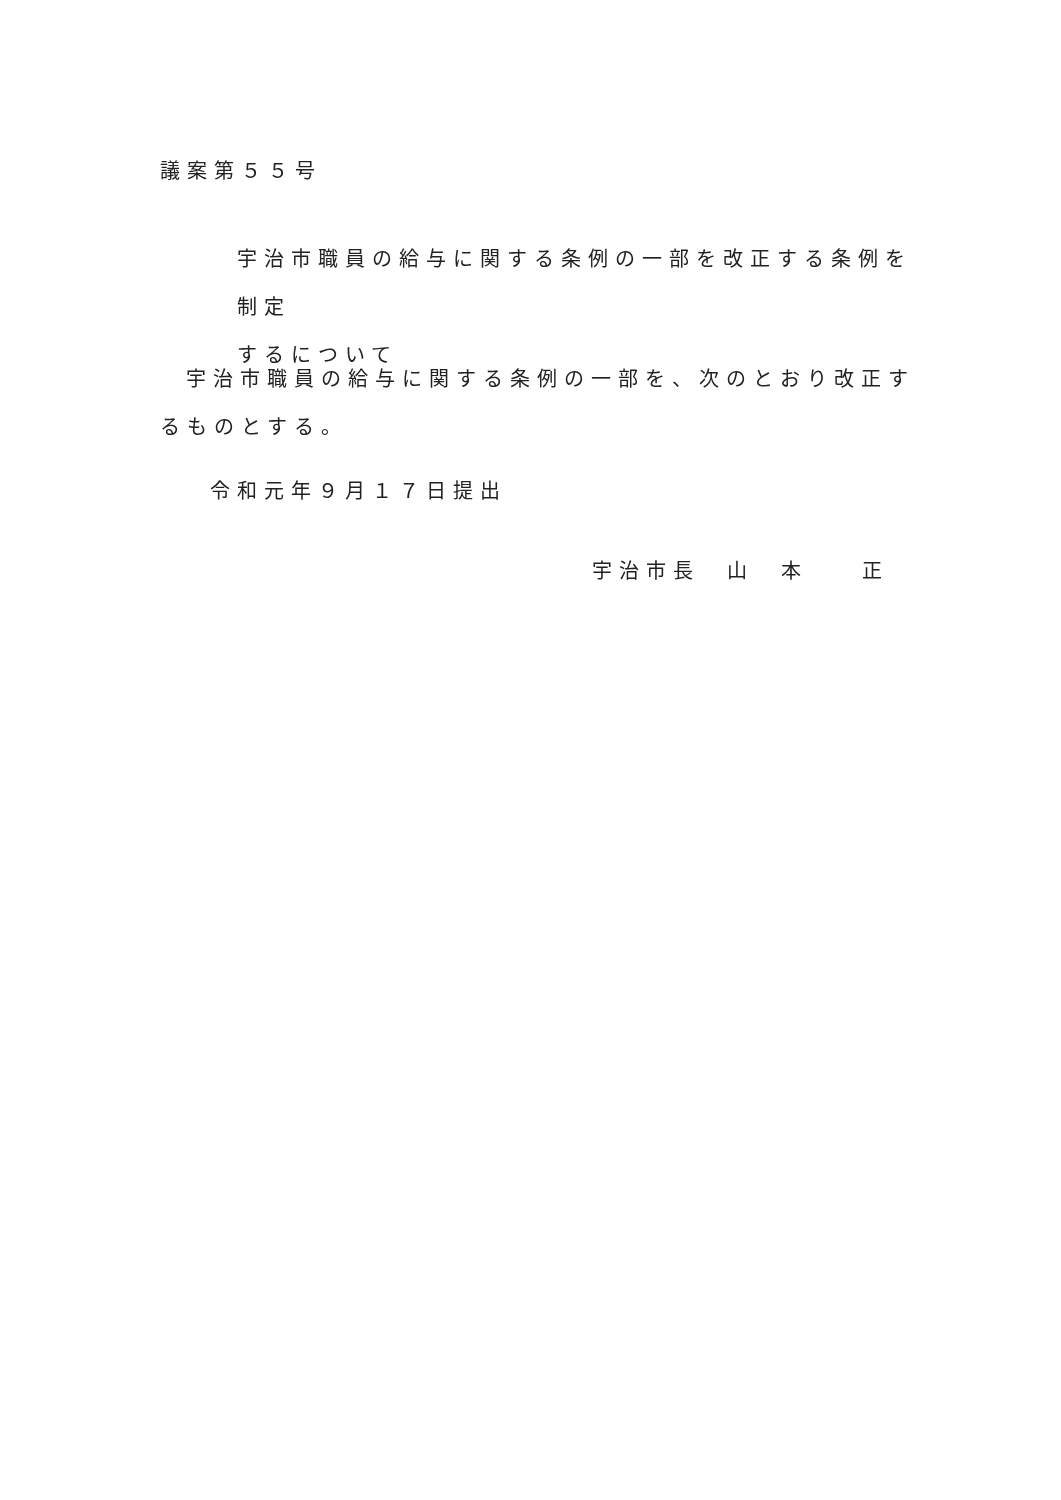議案第５５号
宇治市職員の給与に関する条例の一部を改正する条例を制定
するについて
宇治市職員の給与に関する条例の一部を、次のとおり改正するものとする。
令和元年９月１７日提出
宇治市長　山　本　　正